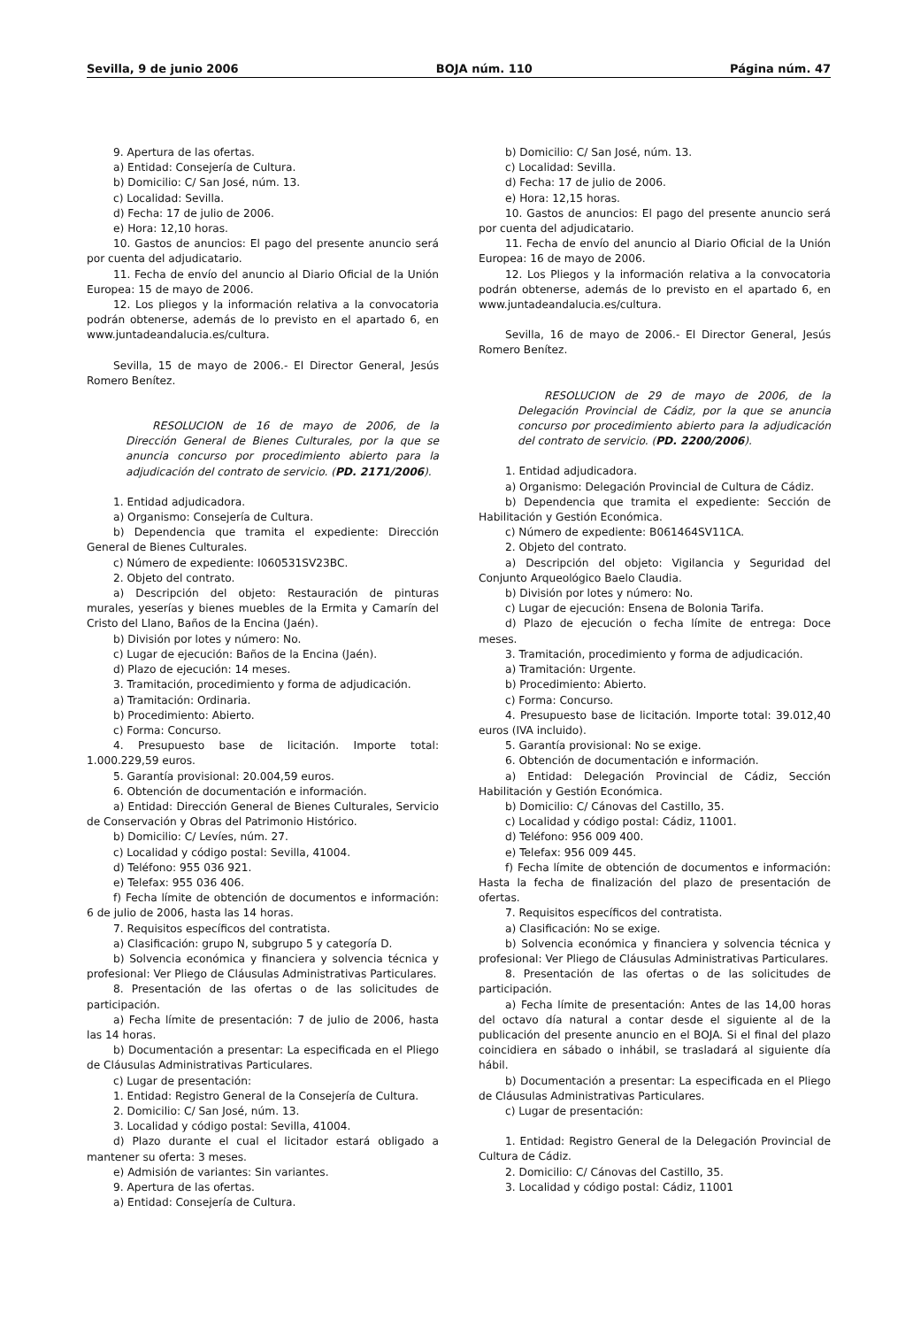Sevilla, 9 de junio 2006 BOJA núm. 110 Página núm. 47
9. Apertura de las ofertas.
a) Entidad: Consejería de Cultura.
b) Domicilio: C/ San José, núm. 13.
c) Localidad: Sevilla.
d) Fecha: 17 de julio de 2006.
e) Hora: 12,10 horas.
10. Gastos de anuncios: El pago del presente anuncio será por cuenta del adjudicatario.
11. Fecha de envío del anuncio al Diario Oficial de la Unión Europea: 15 de mayo de 2006.
12. Los pliegos y la información relativa a la convocatoria podrán obtenerse, además de lo previsto en el apartado 6, en www.juntadeandalucia.es/cultura.
Sevilla, 15 de mayo de 2006.- El Director General, Jesús Romero Benítez.
RESOLUCION de 16 de mayo de 2006, de la Dirección General de Bienes Culturales, por la que se anuncia concurso por procedimiento abierto para la adjudicación del contrato de servicio. (PD. 2171/2006).
1. Entidad adjudicadora.
a) Organismo: Consejería de Cultura.
b) Dependencia que tramita el expediente: Dirección General de Bienes Culturales.
c) Número de expediente: I060531SV23BC.
2. Objeto del contrato.
a) Descripción del objeto: Restauración de pinturas murales, yeserías y bienes muebles de la Ermita y Camarín del Cristo del Llano, Baños de la Encina (Jaén).
b) División por lotes y número: No.
c) Lugar de ejecución: Baños de la Encina (Jaén).
d) Plazo de ejecución: 14 meses.
3. Tramitación, procedimiento y forma de adjudicación.
a) Tramitación: Ordinaria.
b) Procedimiento: Abierto.
c) Forma: Concurso.
4. Presupuesto base de licitación. Importe total: 1.000.229,59 euros.
5. Garantía provisional: 20.004,59 euros.
6. Obtención de documentación e información.
a) Entidad: Dirección General de Bienes Culturales, Servicio de Conservación y Obras del Patrimonio Histórico.
b) Domicilio: C/ Levíes, núm. 27.
c) Localidad y código postal: Sevilla, 41004.
d) Teléfono: 955 036 921.
e) Telefax: 955 036 406.
f) Fecha límite de obtención de documentos e información: 6 de julio de 2006, hasta las 14 horas.
7. Requisitos específicos del contratista.
a) Clasificación: grupo N, subgrupo 5 y categoría D.
b) Solvencia económica y financiera y solvencia técnica y profesional: Ver Pliego de Cláusulas Administrativas Particulares.
8. Presentación de las ofertas o de las solicitudes de participación.
a) Fecha límite de presentación: 7 de julio de 2006, hasta las 14 horas.
b) Documentación a presentar: La especificada en el Pliego de Cláusulas Administrativas Particulares.
c) Lugar de presentación:
1. Entidad: Registro General de la Consejería de Cultura.
2. Domicilio: C/ San José, núm. 13.
3. Localidad y código postal: Sevilla, 41004.
d) Plazo durante el cual el licitador estará obligado a mantener su oferta: 3 meses.
e) Admisión de variantes: Sin variantes.
9. Apertura de las ofertas.
a) Entidad: Consejería de Cultura.
b) Domicilio: C/ San José, núm. 13.
c) Localidad: Sevilla.
d) Fecha: 17 de julio de 2006.
e) Hora: 12,15 horas.
10. Gastos de anuncios: El pago del presente anuncio será por cuenta del adjudicatario.
11. Fecha de envío del anuncio al Diario Oficial de la Unión Europea: 16 de mayo de 2006.
12. Los Pliegos y la información relativa a la convocatoria podrán obtenerse, además de lo previsto en el apartado 6, en www.juntadeandalucia.es/cultura.
Sevilla, 16 de mayo de 2006.- El Director General, Jesús Romero Benítez.
RESOLUCION de 29 de mayo de 2006, de la Delegación Provincial de Cádiz, por la que se anuncia concurso por procedimiento abierto para la adjudicación del contrato de servicio. (PD. 2200/2006).
1. Entidad adjudicadora.
a) Organismo: Delegación Provincial de Cultura de Cádiz.
b) Dependencia que tramita el expediente: Sección de Habilitación y Gestión Económica.
c) Número de expediente: B061464SV11CA.
2. Objeto del contrato.
a) Descripción del objeto: Vigilancia y Seguridad del Conjunto Arqueológico Baelo Claudia.
b) División por lotes y número: No.
c) Lugar de ejecución: Ensena de Bolonia Tarifa.
d) Plazo de ejecución o fecha límite de entrega: Doce meses.
3. Tramitación, procedimiento y forma de adjudicación.
a) Tramitación: Urgente.
b) Procedimiento: Abierto.
c) Forma: Concurso.
4. Presupuesto base de licitación. Importe total: 39.012,40 euros (IVA incluido).
5. Garantía provisional: No se exige.
6. Obtención de documentación e información.
a) Entidad: Delegación Provincial de Cádiz, Sección Habilitación y Gestión Económica.
b) Domicilio: C/ Cánovas del Castillo, 35.
c) Localidad y código postal: Cádiz, 11001.
d) Teléfono: 956 009 400.
e) Telefax: 956 009 445.
f) Fecha límite de obtención de documentos e información: Hasta la fecha de finalización del plazo de presentación de ofertas.
7. Requisitos específicos del contratista.
a) Clasificación: No se exige.
b) Solvencia económica y financiera y solvencia técnica y profesional: Ver Pliego de Cláusulas Administrativas Particulares.
8. Presentación de las ofertas o de las solicitudes de participación.
a) Fecha límite de presentación: Antes de las 14,00 horas del octavo día natural a contar desde el siguiente al de la publicación del presente anuncio en el BOJA. Si el final del plazo coincidiera en sábado o inhábil, se trasladará al siguiente día hábil.
b) Documentación a presentar: La especificada en el Pliego de Cláusulas Administrativas Particulares.
c) Lugar de presentación:
1. Entidad: Registro General de la Delegación Provincial de Cultura de Cádiz.
2. Domicilio: C/ Cánovas del Castillo, 35.
3. Localidad y código postal: Cádiz, 11001